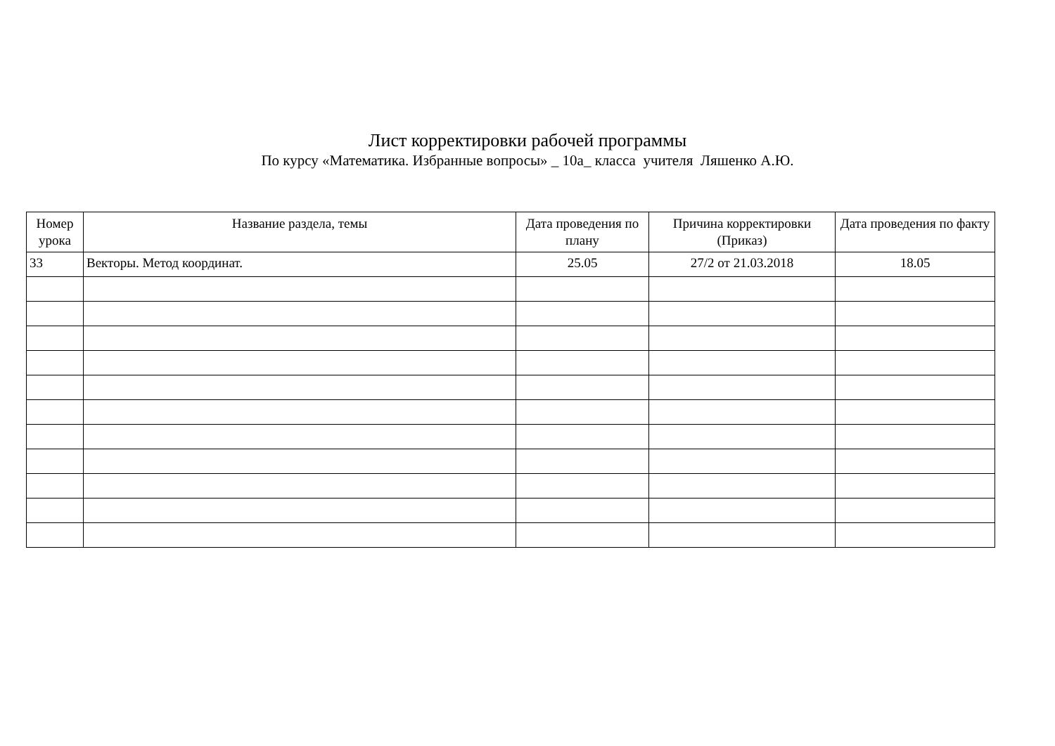Лист корректировки рабочей программы
По курсу «Математика. Избранные вопросы» _ 10а_ класса учителя Ляшенко А.Ю.
| Номер урока | Название раздела, темы | Дата проведения по плану | Причина корректировки (Приказ) | Дата проведения по факту |
| --- | --- | --- | --- | --- |
| 33 | Векторы. Метод координат. | 25.05 | 27/2 от 21.03.2018 | 18.05 |